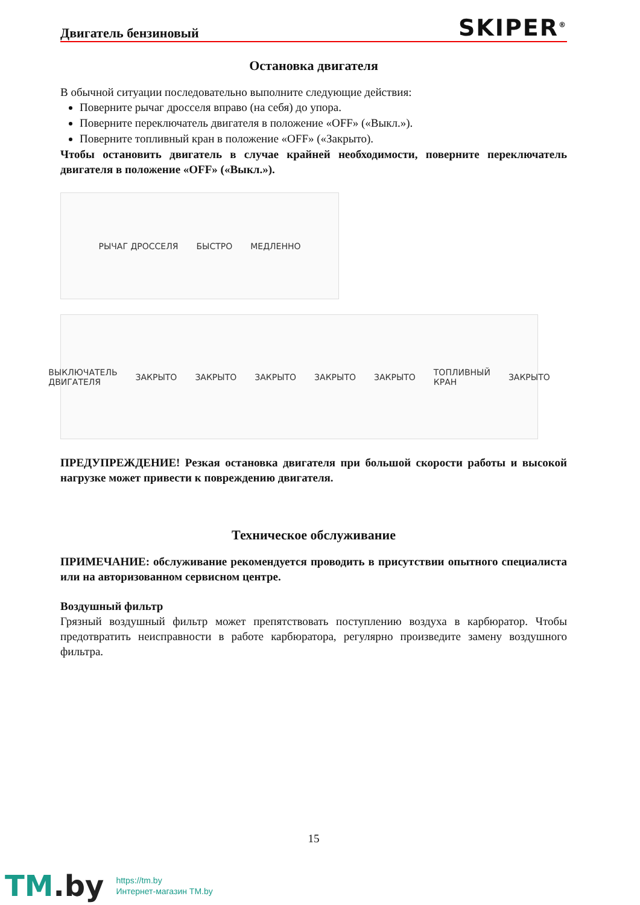Двигатель бензиновый SKIPER<sup>®</sup>
Остановка двигателя
В обычной ситуации последовательно выполните следующие действия:
Поверните рычаг дросселя вправо (на себя) до упора.
Поверните переключатель двигателя в положение «OFF» («Выкл.»).
Поверните топливный кран в положение «OFF» («Закрыто).
Чтобы остановить двигатель в случае крайней необходимости, поверните переключатель двигателя в положение «OFF» («Выкл.»).
РЫЧАГ ДРОССЕЛЯ БЫСТРО МЕДЛЕННО
ВЫКЛЮЧАТЕЛЬ ДВИГАТЕЛЯ ЗАКРЫТО ЗАКРЫТО ЗАКРЫТО ЗАКРЫТО ЗАКРЫТО ТОПЛИВНЫЙ КРАН ЗАКРЫТО
ПРЕДУПРЕЖДЕНИЕ! Резкая остановка двигателя при большой скорости работы и высокой нагрузке может привести к повреждению двигателя.
Техническое обслуживание
ПРИМЕЧАНИЕ: обслуживание рекомендуется проводить в присутствии опытного специалиста или на авторизованном сервисном центре.
Воздушный фильтр
Грязный воздушный фильтр может препятствовать поступлению воздуха в карбюратор. Чтобы предотвратить неисправности в работе карбюратора, регулярно произведите замену воздушного фильтра.
15
TM.by
https://tm.by
Интернет-магазин TM.by